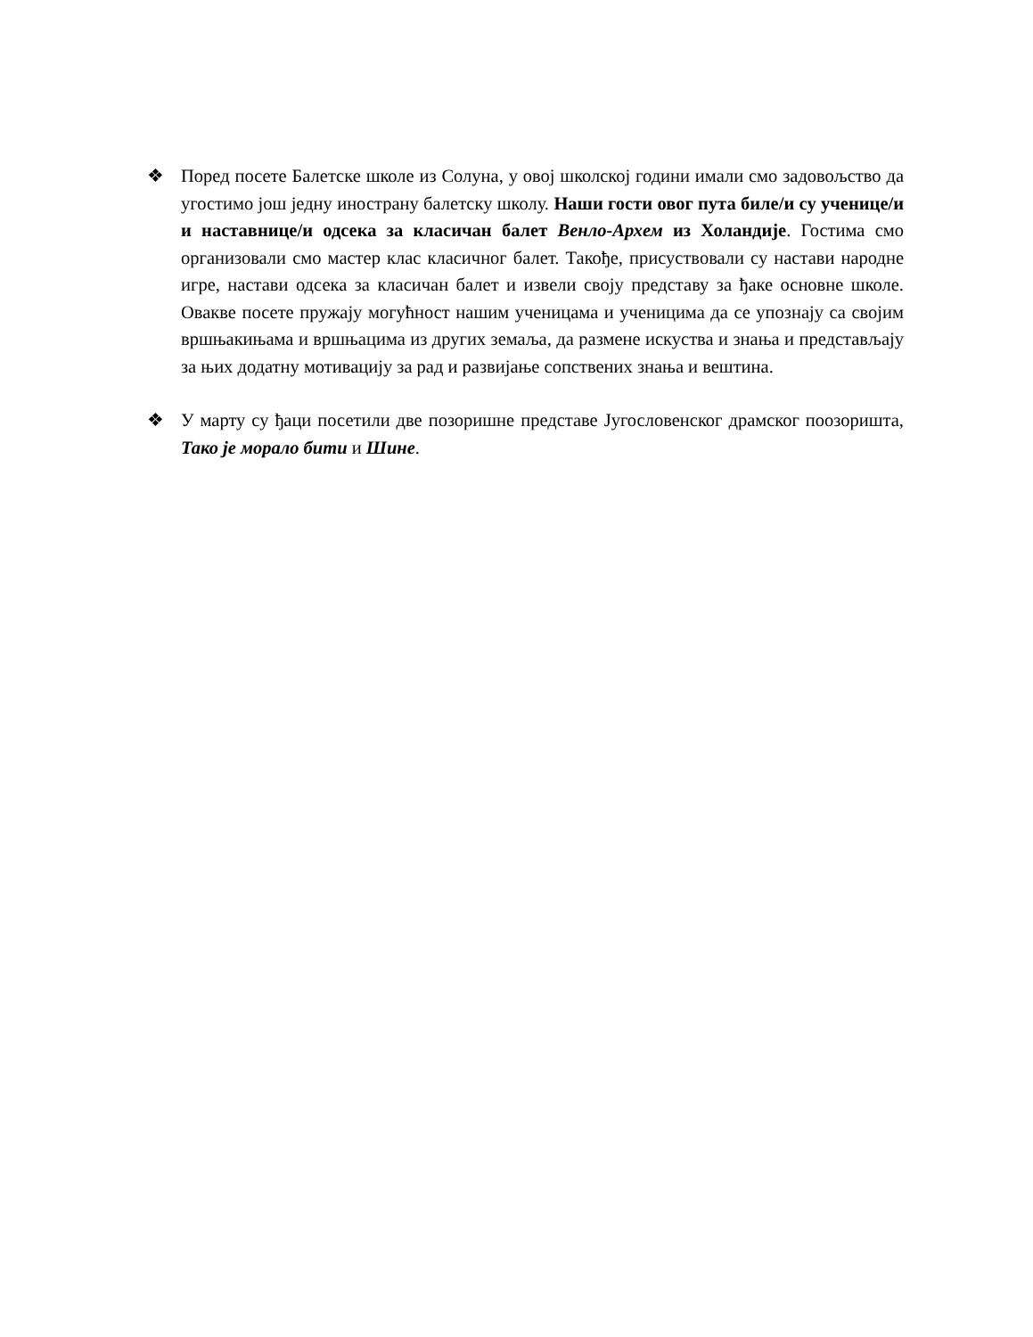❖ Поред посете Балетске школе из Солуна, у овој школској години имали смо задовољство да угостимо још једну иностранy балетску школу. Наши гости овог пута биле/и су ученице/и и наставнице/и одсека за класичан балет Венло-Архем из Холандије. Гостима смо организовали смо мастер клас класичног балет. Такође, присуствовали су настави народне игре, настави одсека за класичан балет и извели своју представу за ђаке основне школе. Овакве посете пружају могућност нашим ученицама и ученицима да се упознају са својим вршњакињама и вршњацима из других земаља, да размене искуства и знања и представљају за њих додатну мотивацију за рад и развијање сопствених знања и вештина.
❖ У марту су ђаци посетили две позоришне представе Југословенског драмског поозоришта, Тако је морало бити и Шине.